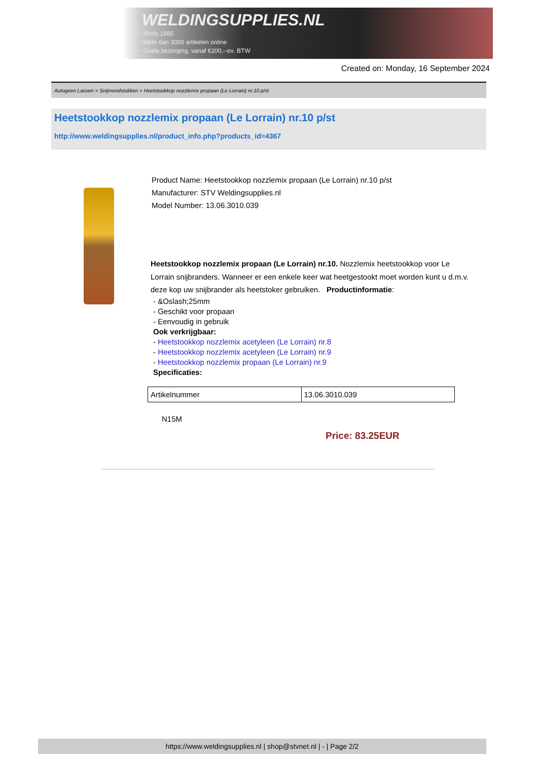WELDINGSUPPLIES.NL
- Sinds 1985
- Méér dan 3000 artikelen online
- Gratis bezorging, vanaf €200,--ex. BTW
Created on: Monday, 16 September 2024
Autogeen Lassen > Snijmondstukken > Heetstookkop nozzlemix propaan (Le Lorrain) nr.10 p/st
Heetstookkop nozzlemix propaan (Le Lorrain) nr.10 p/st
http://www.weldingsupplies.nl/product_info.php?products_id=4367
Product Name: Heetstookkop nozzlemix propaan (Le Lorrain) nr.10 p/st
Manufacturer: STV Weldingsupplies.nl
Model Number: 13.06.3010.039
Heetstookkop nozzlemix propaan (Le Lorrain) nr.10. Nozzlemix heetstookkop voor Le Lorrain snijbranders. Wanneer er een enkele keer wat heetgestookt moet worden kunt u d.m.v. deze kop uw snijbrander als heetstoker gebruiken. Productinformatie:
- &Oslash;25mm
- Geschikt voor propaan
- Eenvoudig in gebruik
Ook verkrijgbaar:
- Heetstookkop nozzlemix acetyleen (Le Lorrain) nr.8
- Heetstookkop nozzlemix acetyleen (Le Lorrain) nr.9
- Heetstookkop nozzlemix propaan (Le Lorrain) nr.9
Specificaties:
| Artikelnummer | 13.06.3010.039 |
N15M
Price: 83.25EUR
https://www.weldingsupplies.nl | shop@stvnet.nl | - | Page 2/2